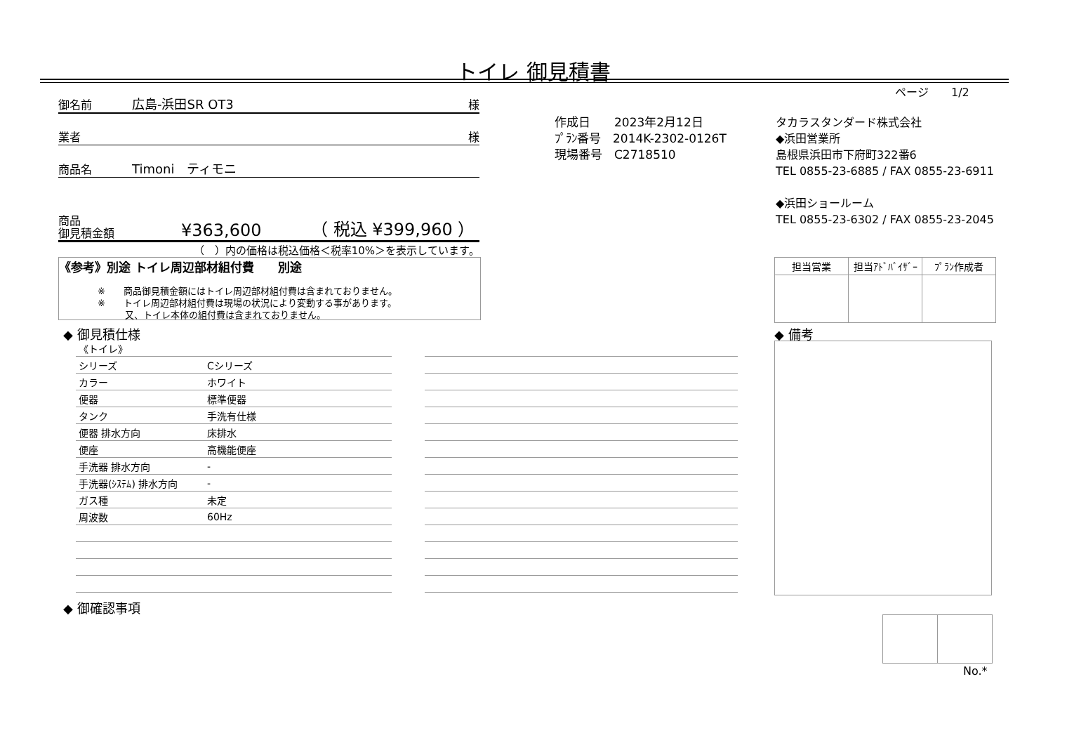トイレ 御見積書
ページ　　1/2
御名前 広島-浜田SR OT3 様
業者 様
商品名 Timoni　ティモニ
商品
御見積金額 ¥363,600 （ 税込 ¥399,960 ）
（　）内の価格は税込価格＜税率10%＞を表示しています。
《参考》別途 トイレ周辺部材組付費　　別途
※　　商品御見積金額にはトイレ周辺部材組付費は含まれておりません。
※　　トイレ周辺部材組付費は現場の状況により変動する事があります。
　　　又、トイレ本体の組付費は含まれておりません。
作成日　　2023年2月12日
ﾌﾟﾗﾝ番号　2014K-2302-0126T
現場番号　C2718510
タカラスタンダード株式会社
◆浜田営業所
島根県浜田市下府町322番6
TEL 0855-23-6885 / FAX 0855-23-6911
◆浜田ショールーム
TEL 0855-23-6302 / FAX 0855-23-2045
| 担当営業 | 担当ｱﾄﾞﾊﾞｲｻﾞｰ | ﾌﾟﾗﾝ作成者 |
◆ 御見積仕様 ◆ 備考
| 《トイレ》 | |
| シリーズ | Cシリーズ |
| カラー | ホワイト |
| 便器 | 標準便器 |
| タンク | 手洗有仕様 |
| 便器 排水方向 | 床排水 |
| 便座 | 高機能便座 |
| 手洗器 排水方向 | - |
| 手洗器(ｼｽﾃﾑ) 排水方向 | - |
| ガス種 | 未定 |
| 周波数 | 60Hz |
◆ 御確認事項
No.*